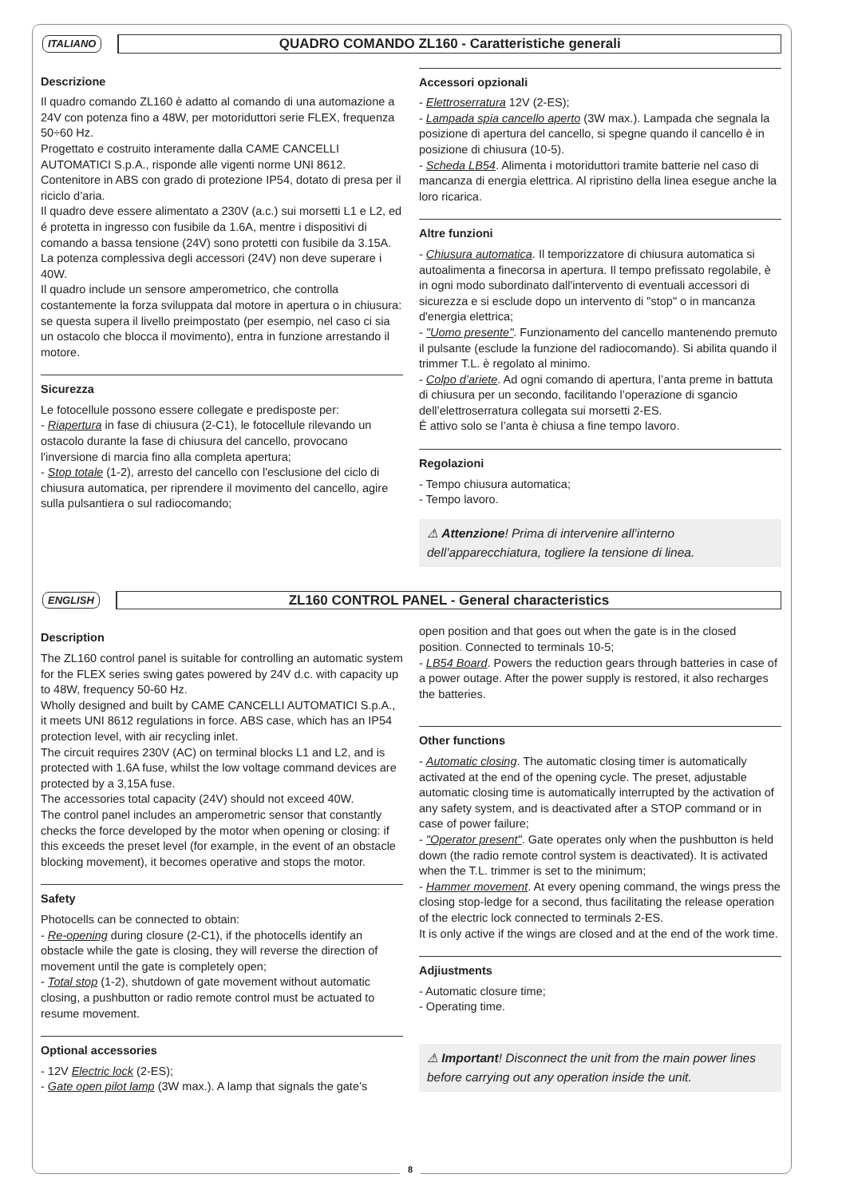ITALIANO
QUADRO COMANDO ZL160 - Caratteristiche generali
Descrizione
Il quadro comando ZL160 è adatto al comando di una automazione a 24V con potenza fino a 48W, per motoriduttori serie FLEX, frequenza 50÷60 Hz.
Progettato e costruito interamente dalla CAME CANCELLI AUTOMATICI S.p.A., risponde alle vigenti norme UNI 8612.
Contenitore in ABS con grado di protezione IP54, dotato di presa per il riciclo d’aria.
Il quadro deve essere alimentato a 230V (a.c.) sui morsetti L1 e L2, ed é protetta in ingresso con fusibile da 1.6A, mentre i dispositivi di comando a bassa tensione (24V) sono protetti con fusibile da 3.15A.
La potenza complessiva degli accessori (24V) non deve superare i 40W.
Il quadro include un sensore amperometrico, che controlla costantemente la forza sviluppata dal motore in apertura o in chiusura: se questa supera il livello preimpostato (per esempio, nel caso ci sia un ostacolo che blocca il movimento), entra in funzione arrestando il motore.
Sicurezza
Le fotocellule possono essere collegate e predisposte per:
- Riapertura in fase di chiusura (2-C1), le fotocellule rilevando un ostacolo durante la fase di chiusura del cancello, provocano l'inversione di marcia fino alla completa apertura;
- Stop totale (1-2), arresto del cancello con l'esclusione del ciclo di chiusura automatica, per riprendere il movimento del cancello, agire sulla pulsantiera o sul radiocomando;
Accessori opzionali
- Elettroserratura 12V (2-ES);
- Lampada spia cancello aperto (3W max.). Lampada che segnala la posizione di apertura del cancello, si spegne quando il cancello è in posizione di chiusura (10-5).
- Scheda LB54. Alimenta i motoriduttori tramite batterie nel caso di mancanza di energia elettrica. Al ripristino della linea esegue anche la loro ricarica.
Altre funzioni
- Chiusura automatica. Il temporizzatore di chiusura automatica si autoalimenta a finecorsa in apertura. Il tempo prefissato regolabile, è in ogni modo subordinato dall'intervento di eventuali accessori di sicurezza e si esclude dopo un intervento di "stop" o in mancanza d'energia elettrica;
- "Uomo presente". Funzionamento del cancello mantenendo premuto il pulsante (esclude la funzione del radiocomando). Si abilita quando il trimmer T.L. è regolato al minimo.
- Colpo d’ariete. Ad ogni comando di apertura, l’anta preme in battuta di chiusura per un secondo, facilitando l’operazione di sgancio dell’elettroserratura collegata sui morsetti 2-ES.
É attivo solo se l’anta è chiusa a fine tempo lavoro.
Regolazioni
- Tempo chiusura automatica;
- Tempo lavoro.
⚠ Attenzione! Prima di intervenire all’interno dell’apparecchiatura, togliere la tensione di linea.
ENGLISH
ZL160 CONTROL PANEL - General characteristics
Description
The ZL160 control panel is suitable for controlling an automatic system for the FLEX series swing gates powered by 24V d.c. with capacity up to 48W, frequency 50-60 Hz.
Wholly designed and built by CAME CANCELLI AUTOMATICI S.p.A., it meets UNI 8612 regulations in force. ABS case, which has an IP54 protection level, with air recycling inlet.
The circuit requires 230V (AC) on terminal blocks L1 and L2, and is protected with 1.6A fuse, whilst the low voltage command devices are protected by a 3,15A fuse.
The accessories total capacity (24V) should not exceed 40W.
The control panel includes an amperometric sensor that constantly checks the force developed by the motor when opening or closing: if this exceeds the preset level (for example, in the event of an obstacle blocking movement), it becomes operative and stops the motor.
Safety
Photocells can be connected to obtain:
- Re-opening during closure (2-C1), if the photocells identify an obstacle while the gate is closing, they will reverse the direction of movement until the gate is completely open;
- Total stop (1-2), shutdown of gate movement without automatic closing, a pushbutton or radio remote control must be actuated to resume movement.
Optional accessories
- 12V Electric lock (2-ES);
- Gate open pilot lamp (3W max.). A lamp that signals the gate’s
open position and that goes out when the gate is in the closed position. Connected to terminals 10-5;
- LB54 Board. Powers the reduction gears through batteries in case of a power outage. After the power supply is restored, it also recharges the batteries.
Other functions
- Automatic closing. The automatic closing timer is automatically activated at the end of the opening cycle. The preset, adjustable automatic closing time is automatically interrupted by the activation of any safety system, and is deactivated after a STOP command or in case of power failure;
- "Operator present". Gate operates only when the pushbutton is held down (the radio remote control system is deactivated). It is activated when the T.L. trimmer is set to the minimum;
- Hammer movement. At every opening command, the wings press the closing stop-ledge for a second, thus facilitating the release operation of the electric lock connected to terminals 2-ES.
It is only active if the wings are closed and at the end of the work time.
Adjiustments
- Automatic closure time;
- Operating time.
⚠ Important! Disconnect the unit from the main power lines before carrying out any operation inside the unit.
8